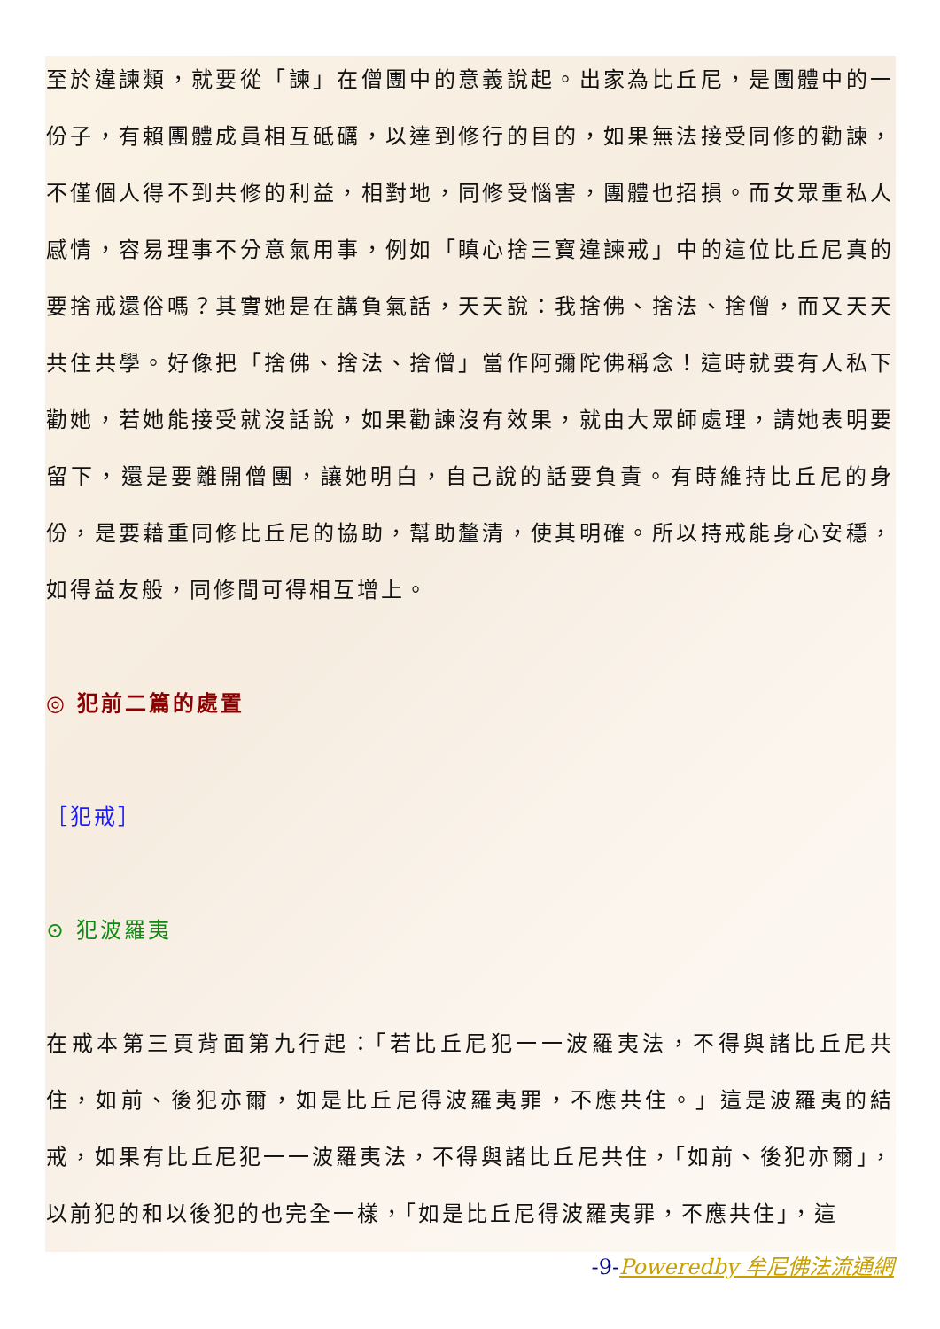至於違諫類，就要從「諫」在僧團中的意義說起。出家為比丘尼，是團體中的一份子，有賴團體成員相互砥礪，以達到修行的目的，如果無法接受同修的勸諫，不僅個人得不到共修的利益，相對地，同修受惱害，團體也招損。而女眾重私人感情，容易理事不分意氣用事，例如「瞋心捨三寶違諫戒」中的這位比丘尼真的要捨戒還俗嗎？其實她是在講負氣話，天天說：我捨佛、捨法、捨僧，而又天天共住共學。好像把「捨佛、捨法、捨僧」當作阿彌陀佛稱念！這時就要有人私下勸她，若她能接受就沒話說，如果勸諫沒有效果，就由大眾師處理，請她表明要留下，還是要離開僧團，讓她明白，自己說的話要負責。有時維持比丘尼的身份，是要藉重同修比丘尼的協助，幫助釐清，使其明確。所以持戒能身心安穩，如得益友般，同修間可得相互增上。
◎ 犯前二篇的處置
［犯戒］
⊙ 犯波羅夷
在戒本第三頁背面第九行起：「若比丘尼犯一一波羅夷法，不得與諸比丘尼共住，如前、後犯亦爾，如是比丘尼得波羅夷罪，不應共住。」這是波羅夷的結戒，如果有比丘尼犯一一波羅夷法，不得與諸比丘尼共住，「如前、後犯亦爾」，以前犯的和以後犯的也完全一樣，「如是比丘尼得波羅夷罪，不應共住」，這
-9-Poweredby 牟尼佛法流通網